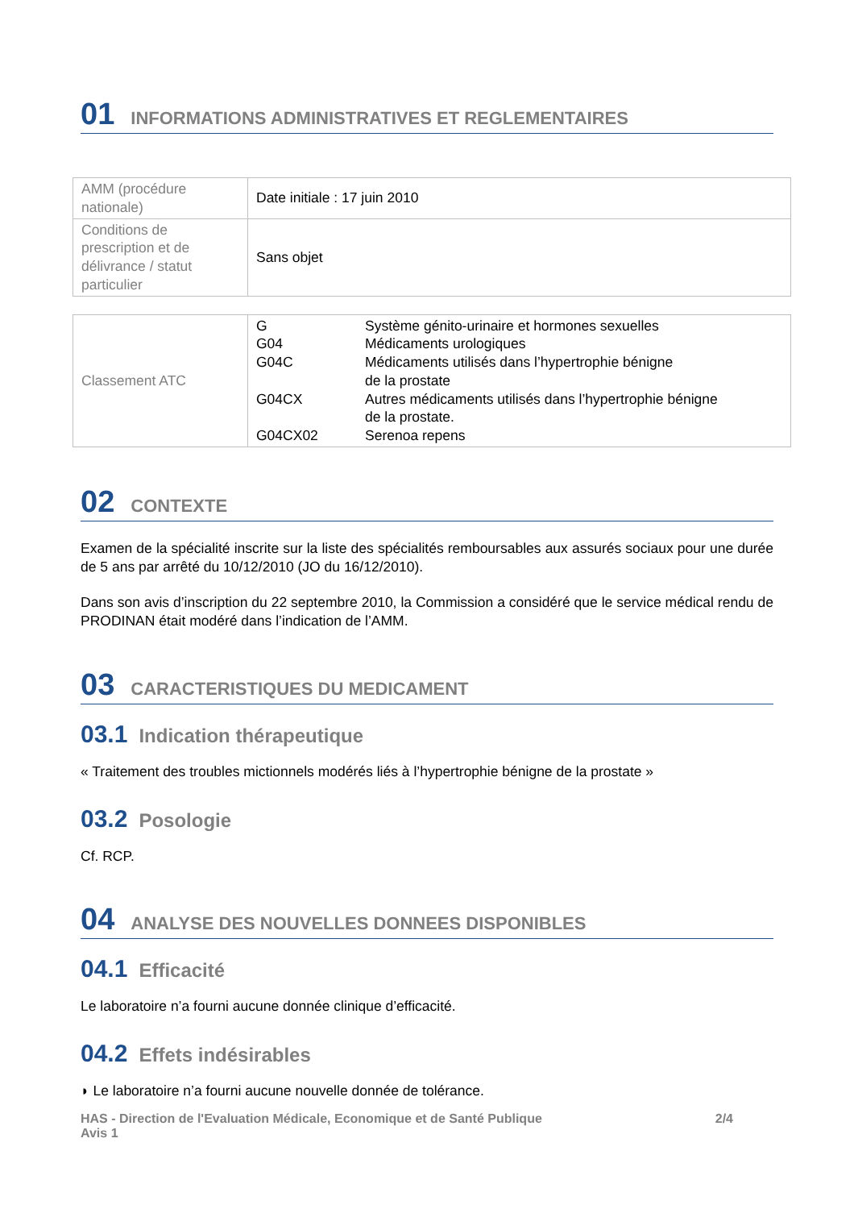01 INFORMATIONS ADMINISTRATIVES ET REGLEMENTAIRES
| AMM (procédure nationale) | Date initiale : 17 juin 2010 |
| Conditions de prescription et de délivrance / statut particulier | Sans objet |
| Classement ATC | / G / Système génito-urinaire et hormones sexuelles / / G04 / Médicaments urologiques / / G04C / Médicaments utilisés dans l’hypertrophie bénigne de la prostate / / G04CX / Autres médicaments utilisés dans l’hypertrophie bénigne de la prostate. / / G04CX02 / Serenoa repens / |
02 CONTEXTE
Examen de la spécialité inscrite sur la liste des spécialités remboursables aux assurés sociaux pour une durée de 5 ans par arrêté du 10/12/2010 (JO du 16/12/2010).
Dans son avis d’inscription du 22 septembre 2010, la Commission a considéré que le service médical rendu de PRODINAN était modéré dans l’indication de l’AMM.
03 CARACTERISTIQUES DU MEDICAMENT
03.1 Indication thérapeutique
« Traitement des troubles mictionnels modérés liés à l’hypertrophie bénigne de la prostate »
03.2 Posologie
Cf. RCP.
04 ANALYSE DES NOUVELLES DONNEES DISPONIBLES
04.1 Efficacité
Le laboratoire n’a fourni aucune donnée clinique d’efficacité.
04.2 Effets indésirables
◗ Le laboratoire n’a fourni aucune nouvelle donnée de tolérance.
HAS - Direction de l'Evaluation Médicale, Economique et de Santé Publique
Avis 1 2/4